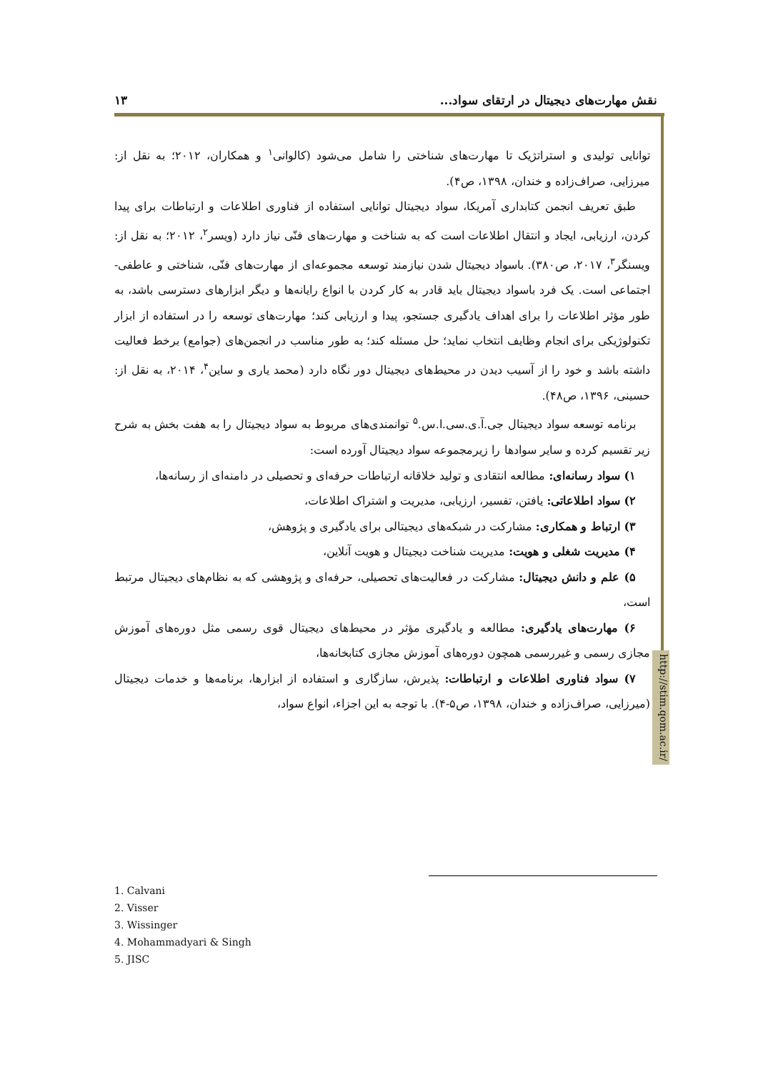نقش مهارت‌های دیجیتال در ارتقای سواد... ۱۳
http://stim.qom.ac.ir/
توانایی تولیدی و استراتژیک تا مهارت‌های شناختی را شامل می‌شود (کالوانی<sup>۱</sup> و همکاران، ۲۰۱۲؛ به نقل از: میرزایی، صراف‌زاده و خندان، ۱۳۹۸، ص۴).
طبق تعریف انجمن کتابداری آمریکا، سواد دیجیتال توانایی استفاده از فناوری اطلاعات و ارتباطات برای پیدا کردن، ارزیابی، ایجاد و انتقال اطلاعات است که به شناخت و مهارت‌های فنّی نیاز دارد (ویسر<sup>۲</sup>، ۲۰۱۲؛ به نقل از: ویسنگر<sup>۳</sup>، ۲۰۱۷، ص۳۸۰). باسواد دیجیتال شدن نیازمند توسعه مجموعه‌ای از مهارت‌های فنّی، شناختی و عاطفی- اجتماعی است. یک فرد باسواد دیجیتال باید قادر به کار کردن با انواع رایانه‌ها و دیگر ابزارهای دسترسی باشد، به طور مؤثر اطلاعات را برای اهداف یادگیری جستجو، پیدا و ارزیابی کند؛ مهارت‌های توسعه را در استفاده از ابزار تکنولوژیکی برای انجام وظایف انتخاب نماید؛ حل مسئله کند؛ به طور مناسب در انجمن‌های (جوامع) برخط فعالیت داشته باشد و خود را از آسیب دیدن در محیط‌های دیجیتال دور نگاه دارد (محمد یاری و ساین<sup>۴</sup>، ۲۰۱۴، به نقل از: حسینی، ۱۳۹۶، ص۴۸).
برنامه توسعه سواد دیجیتال جی.آ.ی.سی.ا.س.<sup>۵</sup> توانمندی‌های مربوط به سواد دیجیتال را به هفت بخش به شرح زیر تقسیم کرده و سایر سوادها را زیرمجموعه سواد دیجیتال آورده است:
۱) سواد رسانه‌ای: مطالعه انتقادی و تولید خلاقانه ارتباطات حرفه‌ای و تحصیلی در دامنه‌ای از رسانه‌ها،
۲) سواد اطلاعاتی: یافتن، تفسیر، ارزیابی، مدیریت و اشتراک اطلاعات،
۳) ارتباط و همکاری: مشارکت در شبکه‌های دیجیتالی برای یادگیری و پژوهش،
۴) مدیریت شغلی و هویت: مدیریت شناخت دیجیتال و هویت آنلاین،
۵) علم و دانش دیجیتال: مشارکت در فعالیت‌های تحصیلی، حرفه‌ای و پژوهشی که به نظام‌های دیجیتال مرتبط است،
۶) مهارت‌های یادگیری: مطالعه و یادگیری مؤثر در محیط‌های دیجیتال قوی رسمی مثل دوره‌های آموزش مجازی رسمی و غیررسمی همچون دوره‌های آموزش مجازی کتابخانه‌ها،
۷) سواد فناوری اطلاعات و ارتباطات: پذیرش، سازگاری و استفاده از ابزارها، برنامه‌ها و خدمات دیجیتال (میرزایی، صراف‌زاده و خندان، ۱۳۹۸، ص۵-۴). با توجه به این اجزاء، انواع سواد،
1. Calvani
2. Visser
3. Wissinger
4. Mohammadyari & Singh
5. JISC